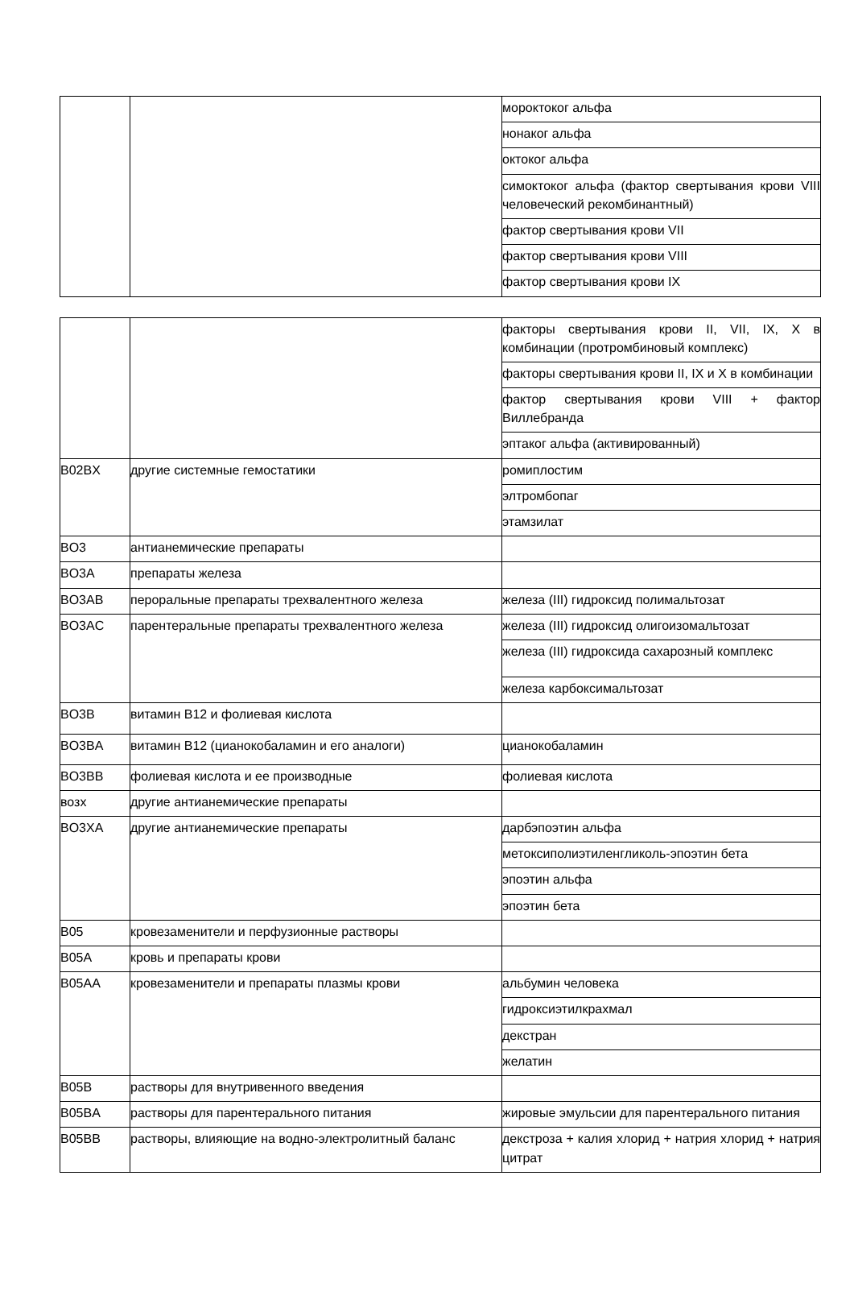| | | мороктоког альфа |
| | | нонаког альфа |
| | | октоког альфа |
| | | симоктоког альфа (фактор свертывания крови VIII человеческий рекомбинантный) |
| | | фактор свертывания крови VII |
| | | фактор свертывания крови VIII |
| | | фактор свертывания крови IX |
| | | факторы свертывания крови II, VII, IX, X в комбинации (протромбиновый комплекс) |
| | | факторы свертывания крови II, IX и X в комбинации |
| | | фактор свертывания крови VIII + фактор Виллебранда |
| | | эптаког альфа (активированный) |
| B02BX | другие системные гемостатики | ромиплостим |
| | | элтромбопаг |
| | | этамзилат |
| BO3 | антианемические препараты | |
| BO3A | препараты железа | |
| BO3AB | пероральные препараты трехвалентного железа | железа (III) гидроксид полимальтозат |
| BO3AC | парентеральные препараты трехвалентного железа | железа (III) гидроксид олигоизомальтозат |
| | | железа (III) гидроксида сахарозный комплекс |
| | | железа карбоксимальтозат |
| BO3B | витамин B12 и фолиевая кислота | |
| BO3BA | витамин B12 (цианокобаламин и его аналоги) | цианокобаламин |
| BO3BB | фолиевая кислота и ее производные | фолиевая кислота |
| возх | другие антианемические препараты | |
| BO3XA | другие антианемические препараты | дарбэпоэтин альфа |
| | | метоксиполиэтиленгликоль-эпоэтин бета |
| | | эпоэтин альфа |
| | | эпоэтин бета |
| B05 | кровезаменители и перфузионные растворы | |
| B05A | кровь и препараты крови | |
| B05AA | кровезаменители и препараты плазмы крови | альбумин человека |
| | | гидроксиэтилкрахмал |
| | | декстран |
| | | желатин |
| B05B | растворы для внутривенного введения | |
| B05BA | растворы для парентерального питания | жировые эмульсии для парентерального питания |
| B05BB | растворы, влияющие на водно-электролитный баланс | декстроза + калия хлорид + натрия хлорид + натрия цитрат |